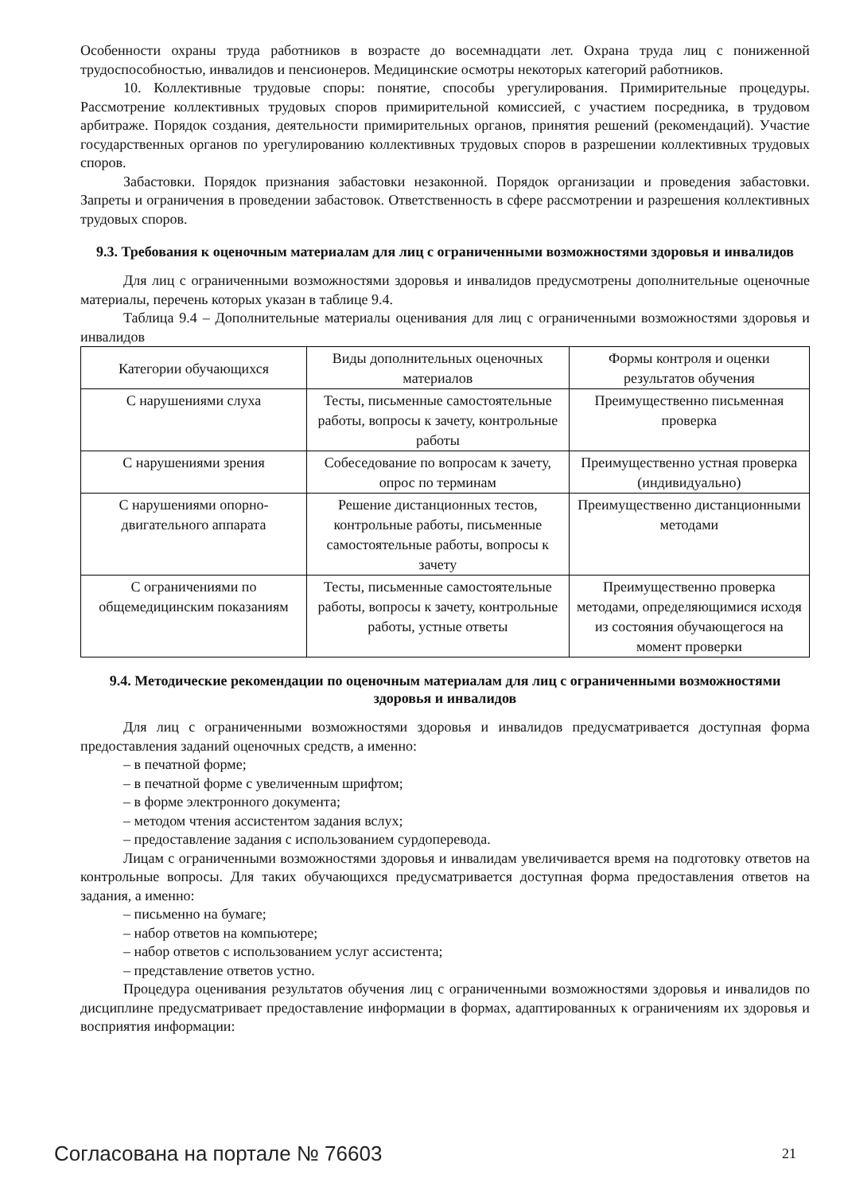Особенности охраны труда работников в возрасте до восемнадцати лет. Охрана труда лиц с пониженной трудоспособностью, инвалидов и пенсионеров. Медицинские осмотры некоторых категорий работников.
10. Коллективные трудовые споры: понятие, способы урегулирования. Примирительные процедуры. Рассмотрение коллективных трудовых споров примирительной комиссией, с участием посредника, в трудовом арбитраже. Порядок создания, деятельности примирительных органов, принятия решений (рекомендаций). Участие государственных органов по урегулированию коллективных трудовых споров в разрешении коллективных трудовых споров.
Забастовки. Порядок признания забастовки незаконной. Порядок организации и проведения забастовки. Запреты и ограничения в проведении забастовок. Ответственность в сфере рассмотрении и разрешения коллективных трудовых споров.
9.3. Требования к оценочным материалам для лиц с ограниченными возможностями здоровья и инвалидов
Для лиц с ограниченными возможностями здоровья и инвалидов предусмотрены дополнительные оценочные материалы, перечень которых указан в таблице 9.4.
Таблица 9.4 – Дополнительные материалы оценивания для лиц с ограниченными возможностями здоровья и инвалидов
| Категории обучающихся | Виды дополнительных оценочных материалов | Формы контроля и оценки результатов обучения |
| С нарушениями слуха | Тесты, письменные самостоятельные работы, вопросы к зачету, контрольные работы | Преимущественно письменная проверка |
| С нарушениями зрения | Собеседование по вопросам к зачету, опрос по терминам | Преимущественно устная проверка (индивидуально) |
| С нарушениями опорно-двигательного аппарата | Решение дистанционных тестов, контрольные работы, письменные самостоятельные работы, вопросы к зачету | Преимущественно дистанционными методами |
| С ограничениями по общемедицинским показаниям | Тесты, письменные самостоятельные работы, вопросы к зачету, контрольные работы, устные ответы | Преимущественно проверка методами, определяющимися исходя из состояния обучающегося на момент проверки |
9.4. Методические рекомендации по оценочным материалам для лиц с ограниченными возможностями здоровья и инвалидов
Для лиц с ограниченными возможностями здоровья и инвалидов предусматривается доступная форма предоставления заданий оценочных средств, а именно:
– в печатной форме;
– в печатной форме с увеличенным шрифтом;
– в форме электронного документа;
– методом чтения ассистентом задания вслух;
– предоставление задания с использованием сурдоперевода.
Лицам с ограниченными возможностями здоровья и инвалидам увеличивается время на подготовку ответов на контрольные вопросы. Для таких обучающихся предусматривается доступная форма предоставления ответов на задания, а именно:
– письменно на бумаге;
– набор ответов на компьютере;
– набор ответов с использованием услуг ассистента;
– представление ответов устно.
Процедура оценивания результатов обучения лиц с ограниченными возможностями здоровья и инвалидов по дисциплине предусматривает предоставление информации в формах, адаптированных к ограничениям их здоровья и восприятия информации:
Согласована на портале № 76603 21